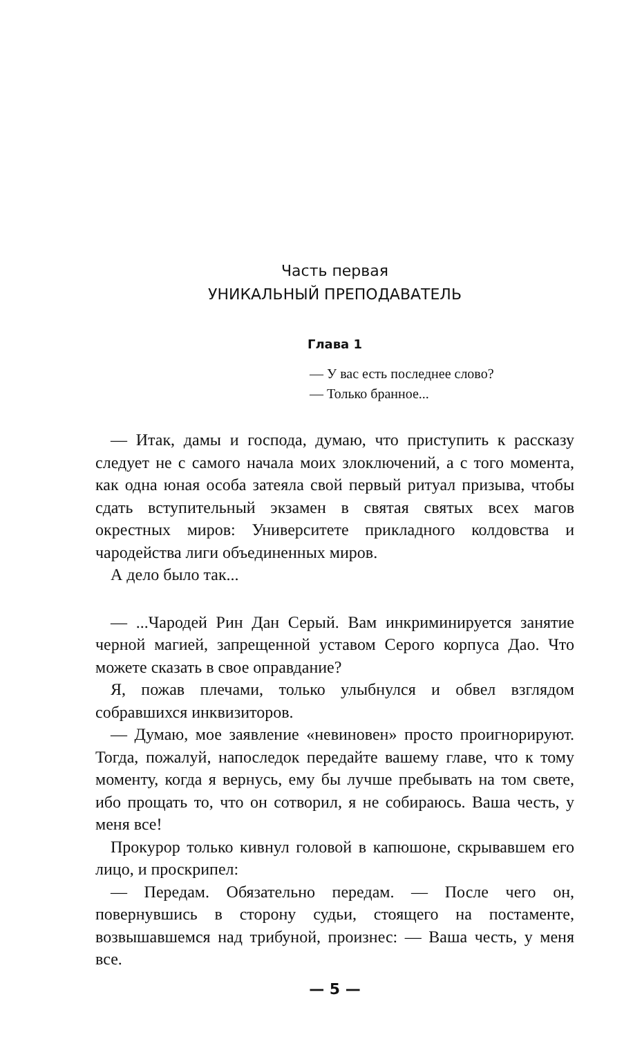Часть первая
УНИКАЛЬНЫЙ ПРЕПОДАВАТЕЛЬ
Глава 1
— У вас есть последнее слово?
— Только бранное...
— Итак, дамы и господа, думаю, что приступить к рассказу следует не с самого начала моих злоключений, а с того момента, как одна юная особа затеяла свой первый ритуал призыва, чтобы сдать вступительный экзамен в святая святых всех магов окрестных миров: Университете прикладного колдовства и чародейства лиги объединенных миров.
А дело было так...
— ...Чародей Рин Дан Серый. Вам инкриминируется занятие черной магией, запрещенной уставом Серого корпуса Дао. Что можете сказать в свое оправдание?
Я, пожав плечами, только улыбнулся и обвел взглядом собравшихся инквизиторов.
— Думаю, мое заявление «невиновен» просто проигнорируют. Тогда, пожалуй, напоследок передайте вашему главе, что к тому моменту, когда я вернусь, ему бы лучше пребывать на том свете, ибо прощать то, что он сотворил, я не собираюсь. Ваша честь, у меня все!
Прокурор только кивнул головой в капюшоне, скрывавшем его лицо, и проскрипел:
— Передам. Обязательно передам. — После чего он, повернувшись в сторону судьи, стоящего на постаменте, возвышавшемся над трибуной, произнес: — Ваша честь, у меня все.
— 5 —